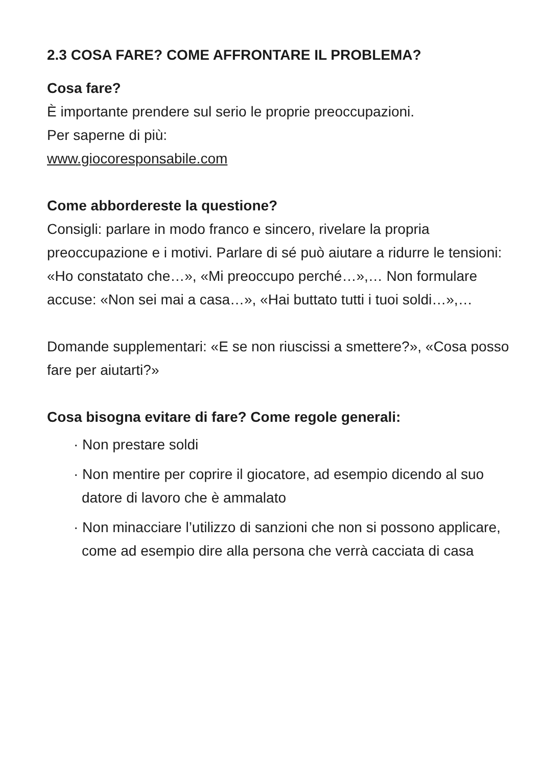2.3 COSA FARE? COME AFFRONTARE IL PROBLEMA?
Cosa fare?
È importante prendere sul serio le proprie preoccupazioni.
Per saperne di più:
www.giocoresponsabile.com
Come abbordereste la questione?
Consigli: parlare in modo franco e sincero, rivelare la propria preoccupazione e i motivi. Parlare di sé può aiutare a ridurre le tensioni: «Ho constatato che…», «Mi preoccupo perché…»,… Non formulare accuse: «Non sei mai a casa…», «Hai buttato tutti i tuoi soldi…»,…
Domande supplementari: «E se non riuscissi a smettere?», «Cosa posso fare per aiutarti?»
Cosa bisogna evitare di fare? Come regole generali:
· Non prestare soldi
· Non mentire per coprire il giocatore, ad esempio dicendo al suo datore di lavoro che è ammalato
· Non minacciare l’utilizzo di sanzioni che non si possono applicare, come ad esempio dire alla persona che verrà cacciata di casa